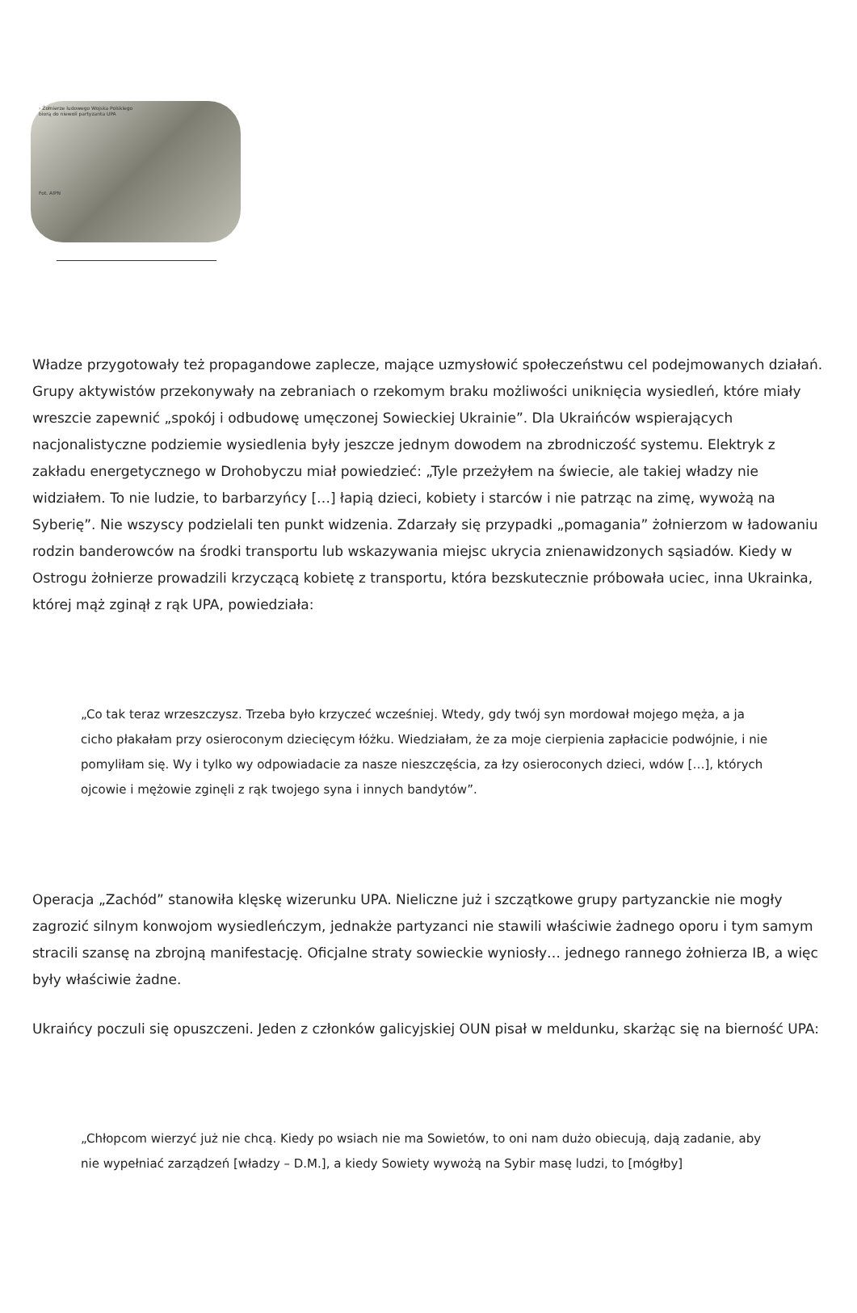› Żołnierze ludowego Wojska Polskiego
biorą do niewoli partyzanta UPA
Fot. AIPN
Władze przygotowały też propagandowe zaplecze, mające uzmysłowić społeczeństwu cel podejmowanych działań. Grupy aktywistów przekonywały na zebraniach o rzekomym braku możliwości uniknięcia wysiedleń, które miały wreszcie zapewnić „spokój i odbudowę umęczonej Sowieckiej Ukrainie”. Dla Ukraińców wspierających nacjonalistyczne podziemie wysiedlenia były jeszcze jednym dowodem na zbrodniczość systemu. Elektryk z zakładu energetycznego w Drohobyczu miał powiedzieć: „Tyle przeżyłem na świecie, ale takiej władzy nie widziałem. To nie ludzie, to barbarzyńcy […] łapią dzieci, kobiety i starców i nie patrząc na zimę, wywożą na Syberię”. Nie wszyscy podzielali ten punkt widzenia. Zdarzały się przypadki „pomagania” żołnierzom w ładowaniu rodzin banderowców na środki transportu lub wskazywania miejsc ukrycia znienawidzonych sąsiadów. Kiedy w Ostrogu żołnierze prowadzili krzyczącą kobietę z transportu, która bezskutecznie próbowała uciec, inna Ukrainka, której mąż zginął z rąk UPA, powiedziała:
„Co tak teraz wrzeszczysz. Trzeba było krzyczeć wcześniej. Wtedy, gdy twój syn mordował mojego męża, a ja cicho płakałam przy osieroconym dziecięcym łóżku. Wiedziałam, że za moje cierpienia zapłacicie podwójnie, i nie pomyliłam się. Wy i tylko wy odpowiadacie za nasze nieszczęścia, za łzy osieroconych dzieci, wdów […], których ojcowie i mężowie zginęli z rąk twojego syna i innych bandytów”.
Operacja „Zachód” stanowiła klęskę wizerunku UPA. Nieliczne już i szczątkowe grupy partyzanckie nie mogły zagrozić silnym konwojom wysiedleńczym, jednakże partyzanci nie stawili właściwie żadnego oporu i tym samym stracili szansę na zbrojną manifestację. Oficjalne straty sowieckie wyniosły… jednego rannego żołnierza IB, a więc były właściwie żadne.
Ukraińcy poczuli się opuszczeni. Jeden z członków galicyjskiej OUN pisał w meldunku, skarżąc się na bierność UPA:
„Chłopcom wierzyć już nie chcą. Kiedy po wsiach nie ma Sowietów, to oni nam dużo obiecują, dają zadanie, aby nie wypełniać zarządzeń [władzy – D.M.], a kiedy Sowiety wywożą na Sybir masę ludzi, to [mógłby]